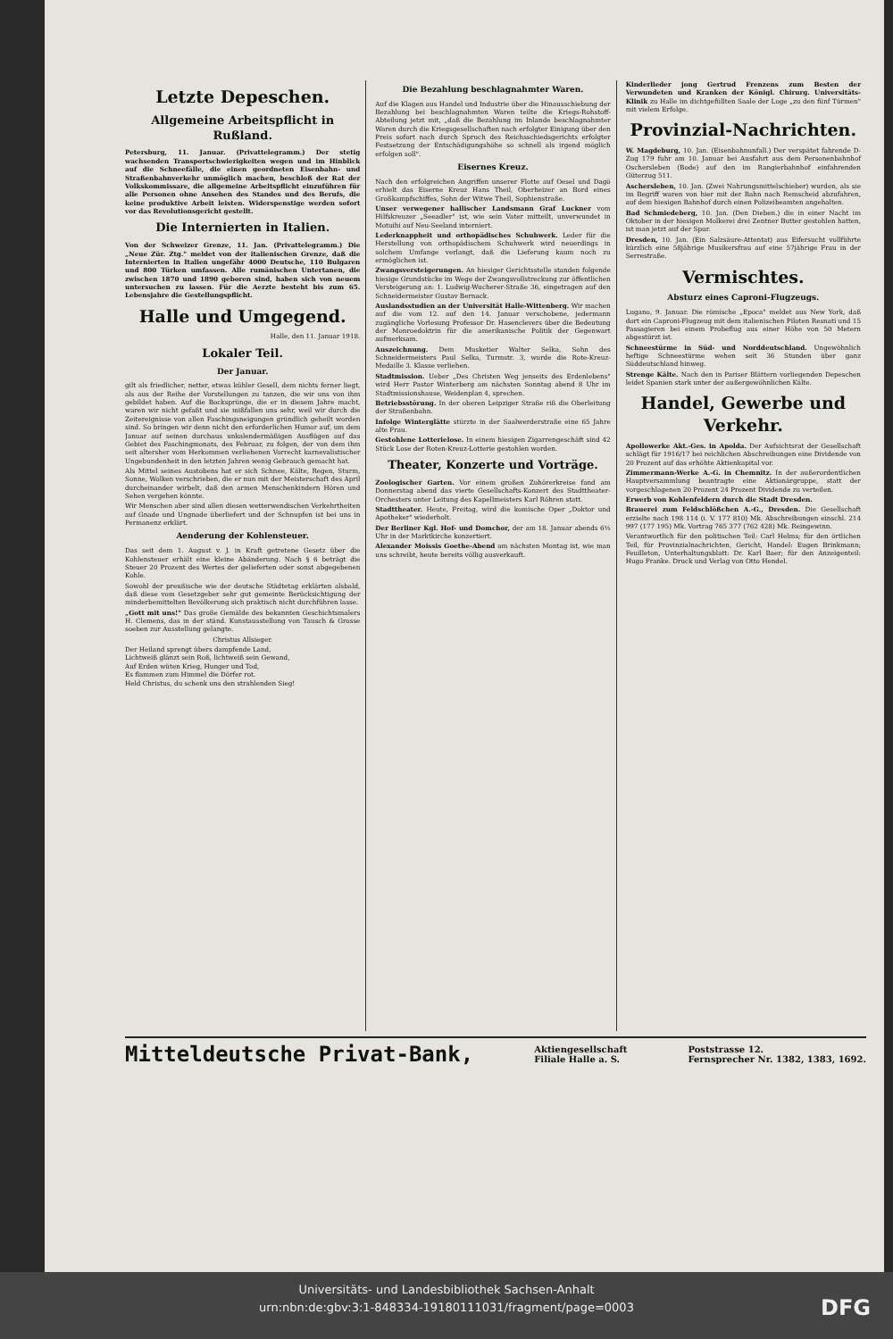Letzte Depeschen.
Allgemeine Arbeitspflicht in Rußland.
Petersburg, 11. Januar. (Privattelegramm.) Der stetig wachsenden Transportschwierigkeiten wegen und im Hinblick auf die Schneefälle, die einen geordneten Eisenbahn- und Straßenbahnverkehr unmöglich machen, beschloß der Rat der Volkskommissare, die allgemeine Arbeitspflicht einzuführen für alle Personen ohne Ansehen des Standes und des Berufs, die keine produktive Arbeit leisten. Widerspenstige werden sofort vor das Revolutionsgericht gestellt.
Die Internierten in Italien.
Von der Schweizer Grenze, 11. Jan. (Privattelegramm.) Die „Neue Zür. Ztg." meldet von der italienischen Grenze, daß die Internierten in Italien ungefähr 4000 Deutsche, 110 Bulgaren und 800 Türken umfassen. Alle rumänischen Untertanen, die zwischen 1870 und 1890 geboren sind, haben sich von neuem untersuchen zu lassen. Für die Aerzte besteht bis zum 65. Lebensjahre die Gestellungspflicht.
Halle und Umgegend.
Halle, den 11. Januar 1918.
Lokaler Teil.
Der Januar.
gilt als friedlicher, netter, etwas kühler Gesell, dem nichts ferner liegt, als aus der Reihe der Vorstellungen zu tanzen, die wir uns von ihm gebildet haben. Auf die Bocksprünge, die er in diesem Jahre macht, waren wir nicht gefaßt und sie mißfallen uns sehr, weil wir durch die Zeitereignisse von allen Faschingsneigungen gründlich geheilt worden sind. So bringen wir denn nicht den erforderlichen Humor auf, um dem Januar auf seinen durchaus unkalendermäßigen Ausflügen auf das Gebiet des Faschingmonats, des Februar, zu folgen, der von dem ihm seit altersher vom Herkommen verliehenen Vorrecht karnevalistischer Ungebundenheit in den letzten Jahren wenig Gebrauch gemacht hat.
Als Mittel seines Austobens hat er sich Schnee, Kälte, Regen, Sturm, Sonne, Wolken verschrieben, die er nun mit der Meisterschaft des April durcheinander wirbelt, daß den armen Menschenkindern Hören und Sehen vergehen könnte.
Wir Menschen aber sind allen diesen wetterwendischen Verkehrtheiten auf Gnade und Ungnade überliefert und der Schnupfen ist bei uns in Permanenz erklärt.
Aenderung der Kohlensteuer.
Das seit dem 1. August v. J. in Kraft getretene Gesetz über die Kohlensteuer erhält eine kleine Abänderung. Nach § 6 beträgt die Steuer 20 Prozent des Wertes der gelieferten oder sonst abgegebenen Kohle.
Sowohl der preußische wie der deutsche Städtetag erklärten alsbald, daß diese vom Gesetzgeber sehr gut gemeinte Berücksichtigung der minderbemittelten Bevölkerung sich praktisch nicht durchführen lasse.
„Gott mit uns!" Das große Gemälde des bekannten Geschichtsmalers H. Clemens, das in der ständ. Kunstausstellung von Tausch & Grosse soeben zur Ausstellung gelangte.
Christus Allsieger.
Der Heiland sprengt übers dampfende Land,
Lichtweiß glänzt sein Roß, lichtweiß sein Gewand,
Auf Erden wüten Krieg, Hunger und Tod,
Es flammen zum Himmel die Dörfer rot.
Held Christus, du schenk uns den strahlenden Sieg!
Die Bezahlung beschlagnahmter Waren.
Auf die Klagen aus Handel und Industrie über die Hinausschiebung der Bezahlung bei beschlagnahmten Waren teilte die Kriegs-Rohstoff-Abteilung jetzt mit, „daß die Bezahlung im Inlande beschlagnahmter Waren durch die Kriegsgesellschaften nach erfolgter Einigung über den Preis sofort nach durch Spruch des Reichsschiedsgerichts erfolgter Festsetzung der Entschädigungshöhe so schnell als irgend möglich erfolgen soll".
Eisernes Kreuz.
Nach den erfolgreichen Angriffen unserer Flotte auf Oesel und Dagö erhielt das Eiserne Kreuz Hans Theil, Oberheizer an Bord eines Großkampfschiffes, Sohn der Witwe Theil, Sophienstraße.
Unser verwegener hallischer Landsmann Graf Luckner vom Hilfskreuzer „Seeadler" ist, wie sein Vater mitteilt, unverwundet in Motuihi auf Neu-Seeland interniert.
Lederknappheit und orthopädisches Schuhwerk. Leder für die Herstellung von orthopädischem Schuhwerk wird neuerdings in solchem Umfange verlangt, daß die Lieferung kaum noch zu ermöglichen ist.
Zwangsversteigerungen. An hiesiger Gerichtsstelle standen folgende hiesige Grundstücke im Wege der Zwangsvollstreckung zur öffentlichen Versteigerung an: 1. Ludwig-Wucherer-Straße 36, eingetragen auf den Schneidermeister Gustav Bernack.
Auslandsstudien an der Universität Halle-Wittenberg. Wir machen auf die vom 12. auf den 14. Januar verschobene, jedermann zugängliche Vorlesung Professor Dr. Hasenclevers über die Bedeutung der Monroedoktrin für die amerikanische Politik der Gegenwart aufmerksam.
Auszeichnung. Dem Musketier Walter Selka, Sohn des Schneidermeisters Paul Selka, Turmstr. 3, wurde die Rote-Kreuz-Medaille 3. Klasse verliehen.
Stadtmission. Ueber „Des Christen Weg jenseits des Erdenlebens" wird Herr Pastor Winterberg am nächsten Sonntag abend 8 Uhr im Stadtmissionshause, Weidenplan 4, sprechen.
Betriebsstörung. In der oberen Leipziger Straße riß die Oberleitung der Straßenbahn.
Infolge Winterglätte stürzte in der Saalwerderstraße eine 65 Jahre alte Frau.
Gestohlene Lotterielose. In einem hiesigen Zigarrengeschäft sind 42 Stück Lose der Roten-Kreuz-Lotterie gestohlen worden.
Theater, Konzerte und Vorträge.
Zoologischer Garten. Vor einem großen Zuhörerkreise fand am Donnerstag abend das vierte Gesellschafts-Konzert des Stadttheater-Orchesters unter Leitung des Kapellmeisters Karl Röhren statt.
Stadttheater. Heute, Freitag, wird die komische Oper „Doktor und Apotheker" wiederholt.
Der Berliner Kgl. Hof- und Domchor, der am 18. Januar abends 6½ Uhr in der Marktkirche konzertiert.
Alexander Moissis Goethe-Abend am nächsten Montag ist, wie man uns schreibt, heute bereits völlig ausverkauft.
Kinderlieder jong Gertrud Frenzens zum Besten der Verwundeten und Kranken der Königl. Chirurg. Universitäts-Klinik zu Halle im dichtgefüllten Saale der Loge „zu den fünf Türmen" mit vielem Erfolge.
Provinzial-Nachrichten.
W. Magdeburg, 10. Jan. (Eisenbahnunfall.) Der verspätet fahrende D-Zug 179 fuhr am 10. Januar bei Ausfahrt aus dem Personenbahnhof Oschersleben (Bode) auf den im Rangierbahnhof einfahrenden Güterzug 511.
Aschersleben, 10. Jan. (Zwei Nahrungsmittelschieber) wurden, als sie im Begriff waren von hier mit der Bahn nach Remscheid abzufahren, auf dem hiesigen Bahnhof durch einen Polizeibeamten angehalten.
Bad Schmiedeberg, 10. Jan. (Den Dieben.) die in einer Nacht im Oktober in der hiesigen Molkerei drei Zentner Butter gestohlen hatten, ist man jetzt auf der Spur.
Dresden, 10. Jan. (Ein Salzsäure-Attentat) aus Eifersucht vollführte kürzlich eine 58jährige Musikersfrau auf eine 57jährige Frau in der Serrestraße.
Vermischtes.
Absturz eines Caproni-Flugzeugs.
Lugano, 9. Januar. Die römische „Epoca" meldet aus New York, daß dort ein Caproni-Flugzeug mit dem italienischen Piloten Resnati und 15 Passagieren bei einem Probeflug aus einer Höhe von 50 Metern abgestürzt ist.
Schneestürme in Süd- und Norddeutschland. Ungewöhnlich heftige Schneestürme wehen seit 36 Stunden über ganz Süddeutschland hinweg.
Strenge Kälte. Nach den in Pariser Blättern vorliegenden Depeschen leidet Spanien stark unter der außergewöhnlichen Kälte.
Handel, Gewerbe und Verkehr.
Apollowerke Akt.-Ges. in Apolda. Der Aufsichtsrat der Gesellschaft schlägt für 1916/17 bei reichlichen Abschreibungen eine Dividende von 20 Prozent auf das erhöhte Aktienkapital vor.
Zimmermann-Werke A.-G. in Chemnitz. In der außerordentlichen Hauptversammlung beantragte eine Aktionärgruppe, statt der vorgeschlagenen 20 Prozent 24 Prozent Dividende zu verteilen.
Erwerb von Kohlenfeldern durch die Stadt Dresden.
Brauerei zum Feldschlößchen A.-G., Dresden. Die Gesellschaft erzielte nach 198 114 (i. V. 177 810) Mk. Abschreibungen einschl. 214 997 (177 195) Mk. Vortrag 765 377 (762 428) Mk. Reingewinn.
Verantwortlich für den politischen Teil: Carl Helms; für den örtlichen Teil, für Provinzialnachrichten, Gericht, Handel: Eugen Brinkmann; Feuilleton, Unterhaltungsblatt: Dr. Karl Baer; für den Anzeigenteil: Hugo Franke. Druck und Verlag von Otto Hendel.
Mitteldeutsche Privat-Bank, Aktiengesellschaft
Filiale Halle a. S. Poststrasse 12.
Fernsprecher Nr. 1382, 1383, 1692.
Universitäts- und Landesbibliothek Sachsen-Anhalt
urn:nbn:de:gbv:3:1-848334-19180111031/fragment/page=0003
DFG